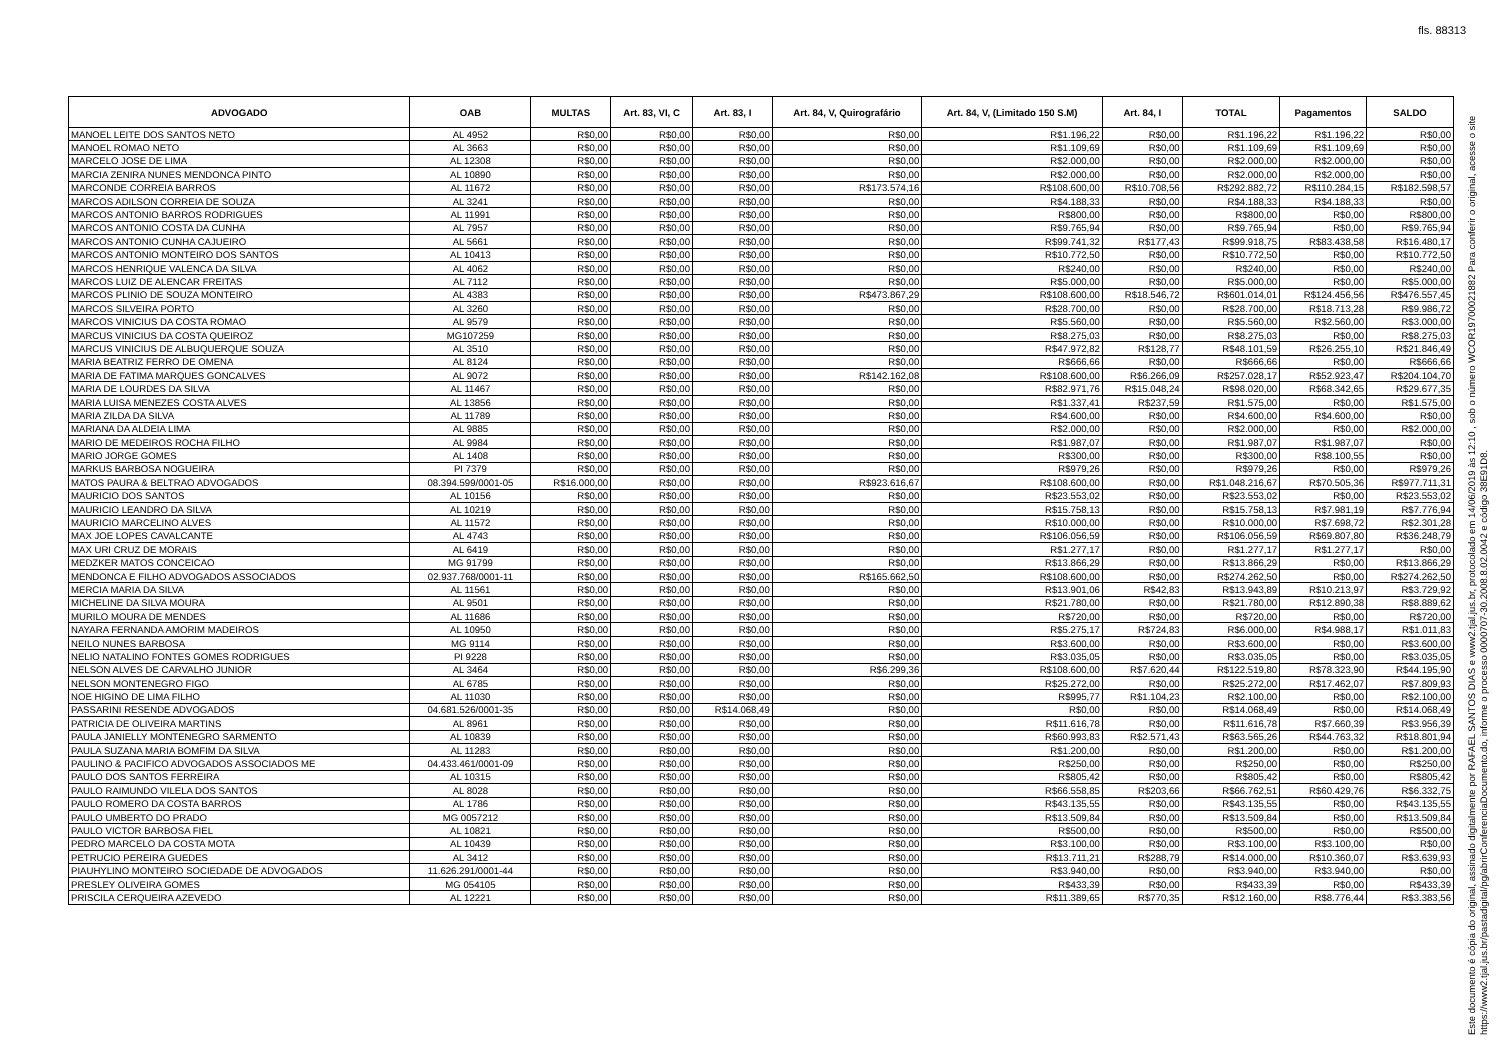fls. 88313
| ADVOGADO | OAB | MULTAS | Art. 83, VI, C | Art. 83, I | Art. 84, V, Quirografário | Art. 84, V, (Limitado 150 S.M) | Art. 84, I | TOTAL | Pagamentos | SALDO |
| --- | --- | --- | --- | --- | --- | --- | --- | --- | --- | --- |
| MANOEL LEITE DOS SANTOS NETO | AL 4952 | R$0,00 | R$0,00 | R$0,00 | R$0,00 | R$1.196,22 | R$0,00 | R$1.196,22 | R$1.196,22 | R$0,00 |
| MANOEL ROMAO NETO | AL 3663 | R$0,00 | R$0,00 | R$0,00 | R$0,00 | R$1.109,69 | R$0,00 | R$1.109,69 | R$1.109,69 | R$0,00 |
| MARCELO JOSE DE LIMA | AL 12308 | R$0,00 | R$0,00 | R$0,00 | R$0,00 | R$2.000,00 | R$0,00 | R$2.000,00 | R$2.000,00 | R$0,00 |
| MARCIA ZENIRA NUNES MENDONCA PINTO | AL 10890 | R$0,00 | R$0,00 | R$0,00 | R$0,00 | R$2.000,00 | R$0,00 | R$2.000,00 | R$2.000,00 | R$0,00 |
| MARCONDE CORREIA BARROS | AL 11672 | R$0,00 | R$0,00 | R$0,00 | R$173.574,16 | R$108.600,00 | R$10.708,56 | R$292.882,72 | R$110.284,15 | R$182.598,57 |
| MARCOS ADILSON CORREIA DE SOUZA | AL 3241 | R$0,00 | R$0,00 | R$0,00 | R$0,00 | R$4.188,33 | R$0,00 | R$4.188,33 | R$4.188,33 | R$0,00 |
| MARCOS ANTONIO BARROS RODRIGUES | AL 11991 | R$0,00 | R$0,00 | R$0,00 | R$0,00 | R$800,00 | R$0,00 | R$800,00 | R$0,00 | R$800,00 |
| MARCOS ANTONIO COSTA DA CUNHA | AL 7957 | R$0,00 | R$0,00 | R$0,00 | R$0,00 | R$9.765,94 | R$0,00 | R$9.765,94 | R$0,00 | R$9.765,94 |
| MARCOS ANTONIO CUNHA CAJUEIRO | AL 5661 | R$0,00 | R$0,00 | R$0,00 | R$0,00 | R$99.741,32 | R$177,43 | R$99.918,75 | R$83.438,58 | R$16.480,17 |
| MARCOS ANTONIO MONTEIRO DOS SANTOS | AL 10413 | R$0,00 | R$0,00 | R$0,00 | R$0,00 | R$10.772,50 | R$0,00 | R$10.772,50 | R$0,00 | R$10.772,50 |
| MARCOS HENRIQUE VALENCA DA SILVA | AL 4062 | R$0,00 | R$0,00 | R$0,00 | R$0,00 | R$240,00 | R$0,00 | R$240,00 | R$0,00 | R$240,00 |
| MARCOS LUIZ DE ALENCAR FREITAS | AL 7112 | R$0,00 | R$0,00 | R$0,00 | R$0,00 | R$5.000,00 | R$0,00 | R$5.000,00 | R$0,00 | R$5.000,00 |
| MARCOS PLINIO DE SOUZA MONTEIRO | AL 4383 | R$0,00 | R$0,00 | R$0,00 | R$473.867,29 | R$108.600,00 | R$18.546,72 | R$601.014,01 | R$124.456,56 | R$476.557,45 |
| MARCOS SILVEIRA PORTO | AL 3260 | R$0,00 | R$0,00 | R$0,00 | R$0,00 | R$28.700,00 | R$0,00 | R$28.700,00 | R$18.713,28 | R$9.986,72 |
| MARCOS VINICIUS DA COSTA ROMAO | AL 9579 | R$0,00 | R$0,00 | R$0,00 | R$0,00 | R$5.560,00 | R$0,00 | R$5.560,00 | R$2.560,00 | R$3.000,00 |
| MARCUS VINICIUS DA COSTA QUEIROZ | MG107259 | R$0,00 | R$0,00 | R$0,00 | R$0,00 | R$8.275,03 | R$0,00 | R$8.275,03 | R$0,00 | R$8.275,03 |
| MARCUS VINICIUS DE ALBUQUERQUE SOUZA | AL 3510 | R$0,00 | R$0,00 | R$0,00 | R$0,00 | R$47.972,82 | R$128,77 | R$48.101,59 | R$26.255,10 | R$21.846,49 |
| MARIA BEATRIZ FERRO DE OMENA | AL 8124 | R$0,00 | R$0,00 | R$0,00 | R$0,00 | R$666,66 | R$0,00 | R$666,66 | R$0,00 | R$666,66 |
| MARIA DE FATIMA MARQUES GONCALVES | AL 9072 | R$0,00 | R$0,00 | R$0,00 | R$142.162,08 | R$108.600,00 | R$6.266,09 | R$257.028,17 | R$52.923,47 | R$204.104,70 |
| MARIA DE LOURDES DA SILVA | AL 11467 | R$0,00 | R$0,00 | R$0,00 | R$0,00 | R$82.971,76 | R$15.048,24 | R$98.020,00 | R$68.342,65 | R$29.677,35 |
| MARIA LUISA MENEZES COSTA ALVES | AL 13856 | R$0,00 | R$0,00 | R$0,00 | R$0,00 | R$1.337,41 | R$237,59 | R$1.575,00 | R$0,00 | R$1.575,00 |
| MARIA ZILDA DA SILVA | AL 11789 | R$0,00 | R$0,00 | R$0,00 | R$0,00 | R$4.600,00 | R$0,00 | R$4.600,00 | R$4.600,00 | R$0,00 |
| MARIANA DA ALDEIA LIMA | AL 9885 | R$0,00 | R$0,00 | R$0,00 | R$0,00 | R$2.000,00 | R$0,00 | R$2.000,00 | R$0,00 | R$2.000,00 |
| MARIO DE MEDEIROS ROCHA FILHO | AL 9984 | R$0,00 | R$0,00 | R$0,00 | R$0,00 | R$1.987,07 | R$0,00 | R$1.987,07 | R$1.987,07 | R$0,00 |
| MARIO JORGE GOMES | AL 1408 | R$0,00 | R$0,00 | R$0,00 | R$0,00 | R$300,00 | R$0,00 | R$300,00 | R$8.100,55 | R$0,00 |
| MARKUS BARBOSA NOGUEIRA | PI 7379 | R$0,00 | R$0,00 | R$0,00 | R$0,00 | R$979,26 | R$0,00 | R$979,26 | R$0,00 | R$979,26 |
| MATOS PAURA & BELTRAO ADVOGADOS | 08.394.599/0001-05 | R$16.000,00 | R$0,00 | R$0,00 | R$923.616,67 | R$108.600,00 | R$0,00 | R$1.048.216,67 | R$70.505,36 | R$977.711,31 |
| MAURICIO DOS SANTOS | AL 10156 | R$0,00 | R$0,00 | R$0,00 | R$0,00 | R$23.553,02 | R$0,00 | R$23.553,02 | R$0,00 | R$23.553,02 |
| MAURICIO LEANDRO DA SILVA | AL 10219 | R$0,00 | R$0,00 | R$0,00 | R$0,00 | R$15.758,13 | R$0,00 | R$15.758,13 | R$7.981,19 | R$7.776,94 |
| MAURICIO MARCELINO ALVES | AL 11572 | R$0,00 | R$0,00 | R$0,00 | R$0,00 | R$10.000,00 | R$0,00 | R$10.000,00 | R$7.698,72 | R$2.301,28 |
| MAX JOE LOPES CAVALCANTE | AL 4743 | R$0,00 | R$0,00 | R$0,00 | R$0,00 | R$106.056,59 | R$0,00 | R$106.056,59 | R$69.807,80 | R$36.248,79 |
| MAX URI CRUZ DE MORAIS | AL 6419 | R$0,00 | R$0,00 | R$0,00 | R$0,00 | R$1.277,17 | R$0,00 | R$1.277,17 | R$1.277,17 | R$0,00 |
| MEDZKER MATOS CONCEICAO | MG 91799 | R$0,00 | R$0,00 | R$0,00 | R$0,00 | R$13.866,29 | R$0,00 | R$13.866,29 | R$0,00 | R$13.866,29 |
| MENDONCA E FILHO ADVOGADOS ASSOCIADOS | 02.937.768/0001-11 | R$0,00 | R$0,00 | R$0,00 | R$165.662,50 | R$108.600,00 | R$0,00 | R$274.262,50 | R$0,00 | R$274.262,50 |
| MERCIA MARIA DA SILVA | AL 11561 | R$0,00 | R$0,00 | R$0,00 | R$0,00 | R$13.901,06 | R$42,83 | R$13.943,89 | R$10.213,97 | R$3.729,92 |
| MICHELINE DA SILVA MOURA | AL 9501 | R$0,00 | R$0,00 | R$0,00 | R$0,00 | R$21.780,00 | R$0,00 | R$21.780,00 | R$12.890,38 | R$8.889,62 |
| MURILO MOURA DE MENDES | AL 11686 | R$0,00 | R$0,00 | R$0,00 | R$0,00 | R$720,00 | R$0,00 | R$720,00 | R$0,00 | R$720,00 |
| NAYARA FERNANDA AMORIM MADEIROS | AL 10950 | R$0,00 | R$0,00 | R$0,00 | R$0,00 | R$5.275,17 | R$724,83 | R$6.000,00 | R$4.988,17 | R$1.011,83 |
| NEILO NUNES BARBOSA | MG 9114 | R$0,00 | R$0,00 | R$0,00 | R$0,00 | R$3.600,00 | R$0,00 | R$3.600,00 | R$0,00 | R$3.600,00 |
| NELIO NATALINO FONTES GOMES RODRIGUES | PI 9228 | R$0,00 | R$0,00 | R$0,00 | R$0,00 | R$3.035,05 | R$0,00 | R$3.035,05 | R$0,00 | R$3.035,05 |
| NELSON ALVES DE CARVALHO JUNIOR | AL 3464 | R$0,00 | R$0,00 | R$0,00 | R$6.299,36 | R$108.600,00 | R$7.620,44 | R$122.519,80 | R$78.323,90 | R$44.195,90 |
| NELSON MONTENEGRO FIGO | AL 6785 | R$0,00 | R$0,00 | R$0,00 | R$0,00 | R$25.272,00 | R$0,00 | R$25.272,00 | R$17.462,07 | R$7.809,93 |
| NOE HIGINO DE LIMA FILHO | AL 11030 | R$0,00 | R$0,00 | R$0,00 | R$0,00 | R$995,77 | R$1.104,23 | R$2.100,00 | R$0,00 | R$2.100,00 |
| PASSARINI RESENDE ADVOGADOS | 04.681.526/0001-35 | R$0,00 | R$0,00 | R$14.068,49 | R$0,00 | R$0,00 | R$0,00 | R$14.068,49 | R$0,00 | R$14.068,49 |
| PATRICIA DE OLIVEIRA MARTINS | AL 8961 | R$0,00 | R$0,00 | R$0,00 | R$0,00 | R$11.616,78 | R$0,00 | R$11.616,78 | R$7.660,39 | R$3.956,39 |
| PAULA JANIELLY MONTENEGRO SARMENTO | AL 10839 | R$0,00 | R$0,00 | R$0,00 | R$0,00 | R$60.993,83 | R$2.571,43 | R$63.565,26 | R$44.763,32 | R$18.801,94 |
| PAULA SUZANA MARIA BOMFIM DA SILVA | AL 11283 | R$0,00 | R$0,00 | R$0,00 | R$0,00 | R$1.200,00 | R$0,00 | R$1.200,00 | R$0,00 | R$1.200,00 |
| PAULINO & PACIFICO ADVOGADOS ASSOCIADOS ME | 04.433.461/0001-09 | R$0,00 | R$0,00 | R$0,00 | R$0,00 | R$250,00 | R$0,00 | R$250,00 | R$0,00 | R$250,00 |
| PAULO DOS SANTOS FERREIRA | AL 10315 | R$0,00 | R$0,00 | R$0,00 | R$0,00 | R$805,42 | R$0,00 | R$805,42 | R$0,00 | R$805,42 |
| PAULO RAIMUNDO VILELA DOS SANTOS | AL 8028 | R$0,00 | R$0,00 | R$0,00 | R$0,00 | R$66.558,85 | R$203,66 | R$66.762,51 | R$60.429,76 | R$6.332,75 |
| PAULO ROMERO DA COSTA BARROS | AL 1786 | R$0,00 | R$0,00 | R$0,00 | R$0,00 | R$43.135,55 | R$0,00 | R$43.135,55 | R$0,00 | R$43.135,55 |
| PAULO UMBERTO DO PRADO | MG 0057212 | R$0,00 | R$0,00 | R$0,00 | R$0,00 | R$13.509,84 | R$0,00 | R$13.509,84 | R$0,00 | R$13.509,84 |
| PAULO VICTOR BARBOSA FIEL | AL 10821 | R$0,00 | R$0,00 | R$0,00 | R$0,00 | R$500,00 | R$0,00 | R$500,00 | R$0,00 | R$500,00 |
| PEDRO MARCELO DA COSTA MOTA | AL 10439 | R$0,00 | R$0,00 | R$0,00 | R$0,00 | R$3.100,00 | R$0,00 | R$3.100,00 | R$3.100,00 | R$0,00 |
| PETRUCIO PEREIRA GUEDES | AL 3412 | R$0,00 | R$0,00 | R$0,00 | R$0,00 | R$13.711,21 | R$288,79 | R$14.000,00 | R$10.360,07 | R$3.639,93 |
| PIAUHYLINO MONTEIRO SOCIEDADE DE ADVOGADOS | 11.626.291/0001-44 | R$0,00 | R$0,00 | R$0,00 | R$0,00 | R$3.940,00 | R$0,00 | R$3.940,00 | R$3.940,00 | R$0,00 |
| PRESLEY OLIVEIRA GOMES | MG 054105 | R$0,00 | R$0,00 | R$0,00 | R$0,00 | R$433,39 | R$0,00 | R$433,39 | R$0,00 | R$433,39 |
| PRISCILA CERQUEIRA AZEVEDO | AL 12221 | R$0,00 | R$0,00 | R$0,00 | R$0,00 | R$11.389,65 | R$770,35 | R$12.160,00 | R$8.776,44 | R$3.383,56 |
Este documento é cópia do original, assinado digitalmente por RAFAEL SANTOS DIAS e www2.tjal.jus.br, protocolado em 14/06/2019 às 12:10 , sob o número WCOR19700021882 Para conferir o original, acesse o site https://www2.tjal.jus.br/pastadigital/pg/abrirConferenciaDocumento.do, informe o processo 0000707-30.2008.8.02.0042 e código 38E91D8.